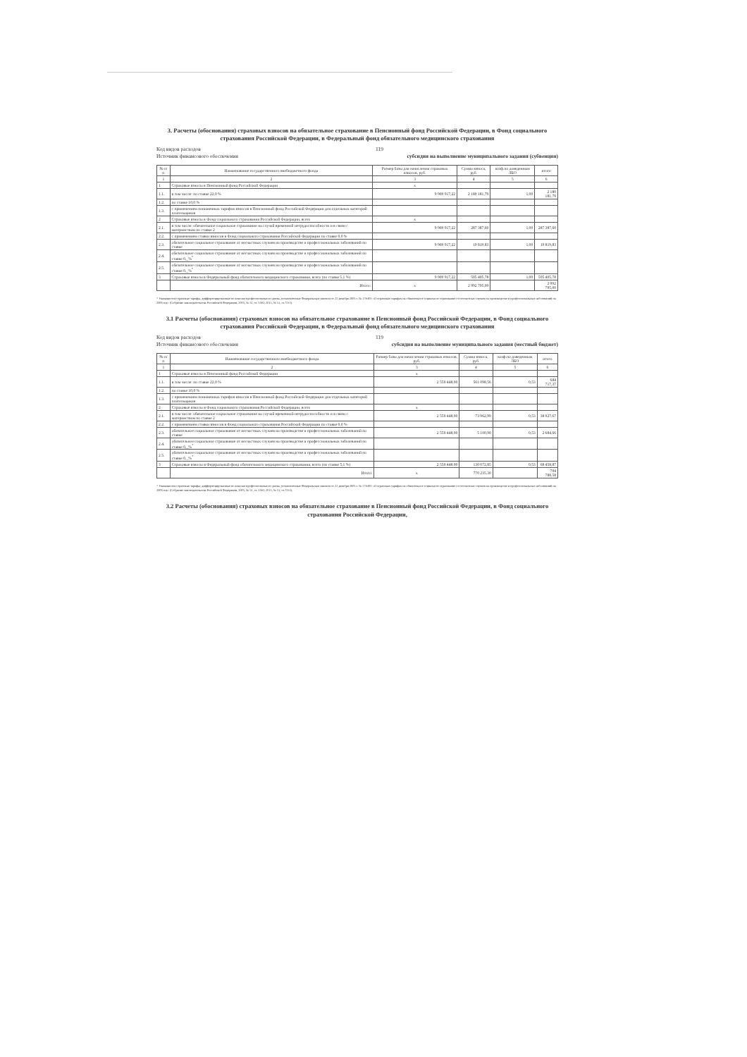3. Расчеты (обоснования) страховых взносов на обязательное страхование в Пенсионный фонд Российской Федерации, в Фонд социального страхования Российской Федерации, в Федеральный фонд обязательного медицинского страхования
Код видов расходов 119
Источник финансового обеспечения субсидия на выполнение муниципального задания (субвенции)
| № п/п | Наименование государственного внебюджетного фонда | Размер базы для начисления страховых взносов, руб. | Сумма взноса, руб. | коэф.по доведенным ЛБО | итого |
| --- | --- | --- | --- | --- | --- |
| 1 | 2 | 3 | 4 | 5 | 6 |
| 1 | Страховые взносы в Пенсионный фонд Российской Федерации | x | | | |
| 1.1. | в том числе: по ставке 22,0 % | 9 909 917,22 | 2 180 181,79 | 1,00 | 2 180 181,79 |
| 1.2. | по ставке 10,0 % | | | | |
| 1.3. | с применением пониженных тарифов взносов в Пенсионный фонд Российской Федерации для отдельных категорий плательщиков | | | | |
| 2 | Страховые взносы в Фонд социального страхования Российской Федерации, всего | x | | | |
| 2.1. | в том числе: обязательное социальное страхование на случай временной нетрудоспособности и в связи с материнством по ставке 2 | 9 909 917,22 | 287 387,60 | 1,00 | 287 387,60 |
| 2.2. | с применением ставки взносов в Фонд социального страхования Российской Федерации по ставке 0,0 % | | | | |
| 2.3. | обязательное социальное страхование от несчастных случаев на производстве и профессиональных заболеваний по ставке | 9 909 917,22 | 19 819,83 | 1,00 | 19 819,83 |
| 2.4. | обязательное социальное страхование от несчастных случаев на производстве и профессиональных заболеваний по ставке 0,_%<sup>*</sup> | | | | |
| 2.5. | обязательное социальное страхование от несчастных случаев на производстве и профессиональных заболеваний по ставке 0,_%<sup>*</sup> | | | | |
| 3 | Страховые взносы в Федеральный фонд обязательного медицинского страхования, всего (по ставке 5,1 %) | 9 909 917,22 | 505 405,78 | 1,00 | 505 405,78 |
| | Итого: | x | 2 992 795,00 | | 2 992 795,00 |
* Указываются страховые тарифы, дифференцированные по классам профессионального риска, установленные Федеральным законом от 22 декабря 2005 г. № 179-ФЗ «О страховых тарифах на обязательное социальное страхование от несчастных случаев на производстве и профессиональных заболеваний на 2006 год» (Собрание законодательства Российской Федерации, 2005, № 52, ст. 5592; 2015, № 51, ст.7233).
3.1 Расчеты (обоснования) страховых взносов на обязательное страхование в Пенсионный фонд Российской Федерации, в Фонд социального страхования Российской Федерации, в Федеральный фонд обязательного медицинского страхования
Код видов расходов 119
Источник финансового обеспечения субсидия на выполнение муниципального задания (местный бюджет)
| № п/п | Наименование государственного внебюджетного фонда | Размер базы для начисления страховых взносов, руб. | Сумма взноса, руб. | коэф.по доведенным ЛБО | итого |
| --- | --- | --- | --- | --- | --- |
| 1 | 2 | 3 | 4 | 5 | 6 |
| 1 | Страховые взносы в Пенсионный фонд Российской Федерации | x | | | |
| 1.1. | в том числе: по ставке 22,0 % | 2 550 448,00 | 561 098,56 | 0,53 | 684 717,37 |
| 1.2. | по ставке 10,0 % | | | | |
| 1.3. | с применением пониженных тарифов взносов в Пенсионный фонд Российской Федерации для отдельных категорий плательщиков | | | | |
| 2 | Страховые взносы в Фонд социального страхования Российской Федерации, всего | x | | | |
| 2.1. | в том числе: обязательное социальное страхование на случай временной нетрудоспособности и в связи с материнством по ставке 2 | 2 550 448,00 | 73 962,99 | 0,53 | 38 927,67 |
| 2.2. | с применением ставки взносов в Фонд социального страхования Российской Федерации по ставке 0,0 % | | | | |
| 2.3. | обязательное социальное страхование от несчастных случаев на производстве и профессиональных заболеваний по ставке | 2 550 448,00 | 5 100,90 | 0,53 | 2 684,66 |
| 2.4. | обязательное социальное страхование от несчастных случаев на производстве и профессиональных заболеваний по ставке 0,_%<sup>*</sup> | | | | |
| 2.5. | обязательное социальное страхование от несчастных случаев на производстве и профессиональных заболеваний по ставке 0,_%<sup>*</sup> | | | | |
| 3 | Страховые взносы в Федеральный фонд обязательного медицинского страхования, всего (по ставке 5,1 %) | 2 550 448,00 | 130 072,85 | 0,53 | 68 458,87 |
| | Итого: | x | 770 235,30 | | 794 788,58 |
* Указываются страховые тарифы, дифференцированные по классам профессионального риска, установленные Федеральным законом от 22 декабря 2005 г. № 179-ФЗ «О страховых тарифах на обязательное социальное страхование от несчастных случаев на производстве и профессиональных заболеваний на 2006 год» (Собрание законодательства Российской Федерации, 2005, № 52, ст. 5592; 2015, № 51, ст.7233).
3.2 Расчеты (обоснования) страховых взносов на обязательное страхование в Пенсионный фонд Российской Федерации, в Фонд социального страхования Российской Федерации,